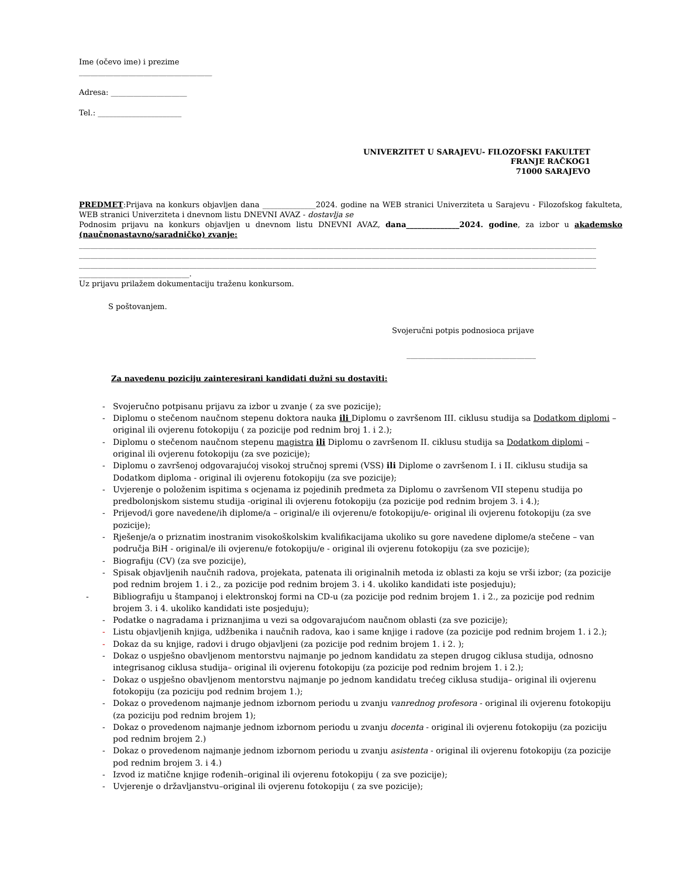Ime (očevo ime) i prezime
___________________________________
Adresa: ____________________
Tel.: ______________________
UNIVERZITET U SARAJEVU- FILOZOFSKI FAKULTET
FRANJE RAČKOG1
71000 SARAJEVO
PREDMET:Prijava na konkurs objavljen dana ______________2024. godine na WEB stranici Univerziteta u Sarajevu - Filozofskog fakulteta, WEB stranici Univerziteta i dnevnom listu DNEVNI AVAZ - dostavlja se
Podnosim prijavu na konkurs objavljen u dnevnom listu DNEVNI AVAZ, dana______________2024. godine, za izbor u akademsko (naučnonastavno/saradničko) zvanje:
________________________________________________________________________________________________________________________________________
________________________________________________________________________________________________________________________________________
________________________________________________________________________________________________________________________________________
_____________________________.
Uz prijavu prilažem dokumentaciju traženu konkursom.
S poštovanjem.
Svojeručni potpis podnosioca prijave
__________________________________
Za navedenu poziciju zainteresirani kandidati dužni su dostaviti:
- Svojeručno potpisanu prijavu za izbor u zvanje ( za sve pozicije);
- Diplomu o stečenom naučnom stepenu doktora nauka ili Diplomu o završenom III. ciklusu studija sa Dodatkom diplomi – original ili ovjerenu fotokopiju ( za pozicije pod rednim broj 1. i 2.);
- Diplomu o stečenom naučnom stepenu magistra ili Diplomu o završenom II. ciklusu studija sa Dodatkom diplomi – original ili ovjerenu fotokopiju (za sve pozicije);
- Diplomu o završenoj odgovarajućoj visokoj stručnoj spremi (VSS) ili Diplome o završenom I. i II. ciklusu studija sa Dodatkom diploma - original ili ovjerenu fotokopiju (za sve pozicije);
- Uvjerenje o položenim ispitima s ocjenama iz pojedinih predmeta za Diplomu o završenom VII stepenu studija po predbolonjskom sistemu studija -original ili ovjerenu fotokopiju (za pozicije pod rednim brojem 3. i 4.);
- Prijevod/i gore navedene/ih diplome/a – original/e ili ovjerenu/e fotokopiju/e- original ili ovjerenu fotokopiju (za sve pozicije);
- Rješenje/a o priznatim inostranim visokoškolskim kvalifikacijama ukoliko su gore navedene diplome/a stečene – van područja BiH - original/e ili ovjerenu/e fotokopiju/e - original ili ovjerenu fotokopiju (za sve pozicije);
- Biografiju (CV) (za sve pozicije),
- Spisak objavljenih naučnih radova, projekata, patenata ili originalnih metoda iz oblasti za koju se vrši izbor; (za pozicije pod rednim brojem 1. i 2., za pozicije pod rednim brojem 3. i 4. ukoliko kandidati iste posjeduju);
- Bibliografiju u štampanoj i elektronskoj formi na CD-u (za pozicije pod rednim brojem 1. i 2., za pozicije pod rednim brojem 3. i 4. ukoliko kandidati iste posjeduju);
- Podatke o nagradama i priznanjima u vezi sa odgovarajućom naučnom oblasti (za sve pozicije);
- Listu objavljenih knjiga, udžbenika i naučnih radova, kao i same knjige i radove (za pozicije pod rednim brojem 1. i 2.);
- Dokaz da su knjige, radovi i drugo objavljeni (za pozicije pod rednim brojem 1. i 2. );
- Dokaz o uspješno obavljenom mentorstvu najmanje po jednom kandidatu za stepen drugog ciklusa studija, odnosno integrisanog ciklusa studija– original ili ovjerenu fotokopiju (za pozicije pod rednim brojem 1. i 2.);
- Dokaz o uspješno obavljenom mentorstvu najmanje po jednom kandidatu trećeg ciklusa studija– original ili ovjerenu fotokopiju (za poziciju pod rednim brojem 1.);
- Dokaz o provedenom najmanje jednom izbornom periodu u zvanju vanrednog profesora - original ili ovjerenu fotokopiju (za poziciju pod rednim brojem 1);
- Dokaz o provedenom najmanje jednom izbornom periodu u zvanju docenta - original ili ovjerenu fotokopiju (za poziciju pod rednim brojem 2.)
- Dokaz o provedenom najmanje jednom izbornom periodu u zvanju asistenta - original ili ovjerenu fotokopiju (za pozicije pod rednim brojem 3. i 4.)
- Izvod iz matične knjige rođenih–original ili ovjerenu fotokopiju ( za sve pozicije);
- Uvjerenje o državljanstvu–original ili ovjerenu fotokopiju ( za sve pozicije);